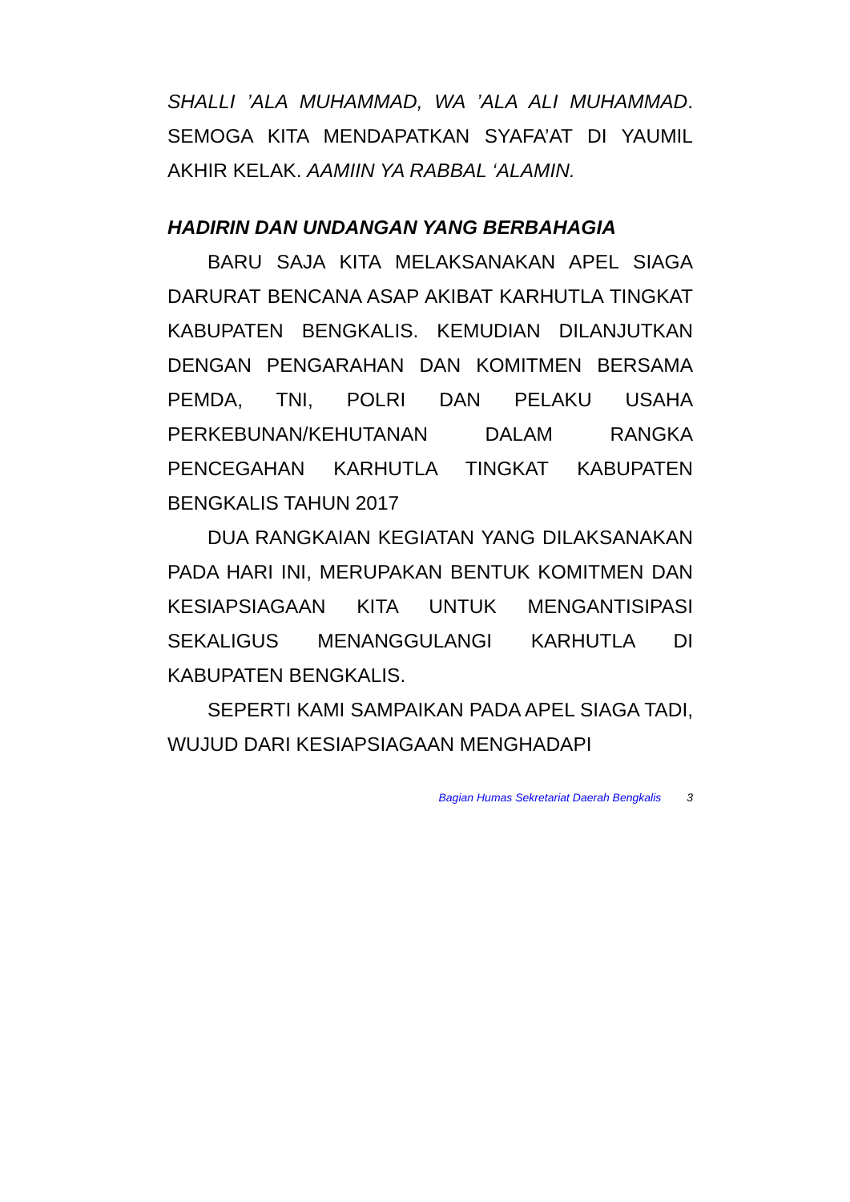SHALLI ’ALA MUHAMMAD, WA ’ALA ALI MUHAMMAD. SEMOGA KITA MENDAPATKAN SYAFA’AT DI YAUMIL AKHIR KELAK. AAMIIN YA RABBAL ‘ALAMIN.
HADIRIN DAN UNDANGAN YANG BERBAHAGIA
BARU SAJA KITA MELAKSANAKAN APEL SIAGA DARURAT BENCANA ASAP AKIBAT KARHUTLA TINGKAT KABUPATEN BENGKALIS. KEMUDIAN DILANJUTKAN DENGAN PENGARAHAN DAN KOMITMEN BERSAMA PEMDA, TNI, POLRI DAN PELAKU USAHA PERKEBUNAN/KEHUTANAN DALAM RANGKA PENCEGAHAN KARHUTLA TINGKAT KABUPATEN BENGKALIS TAHUN 2017
DUA RANGKAIAN KEGIATAN YANG DILAKSANAKAN PADA HARI INI, MERUPAKAN BENTUK KOMITMEN DAN KESIAPSIAGAAN KITA UNTUK MENGANTISIPASI SEKALIGUS MENANGGULANGI KARHUTLA DI KABUPATEN BENGKALIS.
SEPERTI KAMI SAMPAIKAN PADA APEL SIAGA TADI, WUJUD DARI KESIAPSIAGAAN MENGHADAPI
Bagian Humas Sekretariat Daerah Bengkalis 3